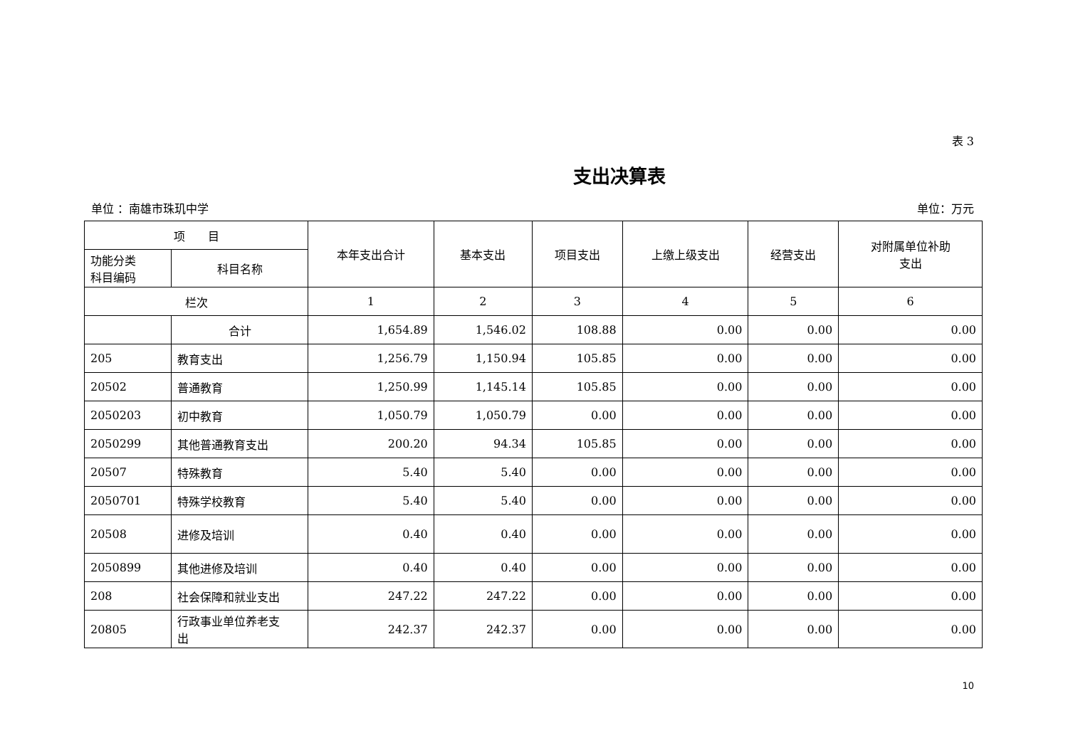表 3
支出决算表
单位 ：南雄市珠玑中学 单位：万元
| 项 目 | | 本年支出合计 | 基本支出 | 项目支出 | 上缴上级支出 | 经营支出 | 对附属单位补助 支出 |
| --- | --- | --- | --- | --- | --- | --- | --- |
| 功能分类 科目编码 | 科目名称 | | | | | | |
| 栏次 | | 1 | 2 | 3 | 4 | 5 | 6 |
| | 合计 | 1,654.89 | 1,546.02 | 108.88 | 0.00 | 0.00 | 0.00 |
| 205 | 教育支出 | 1,256.79 | 1,150.94 | 105.85 | 0.00 | 0.00 | 0.00 |
| 20502 | 普通教育 | 1,250.99 | 1,145.14 | 105.85 | 0.00 | 0.00 | 0.00 |
| 2050203 | 初中教育 | 1,050.79 | 1,050.79 | 0.00 | 0.00 | 0.00 | 0.00 |
| 2050299 | 其他普通教育支出 | 200.20 | 94.34 | 105.85 | 0.00 | 0.00 | 0.00 |
| 20507 | 特殊教育 | 5.40 | 5.40 | 0.00 | 0.00 | 0.00 | 0.00 |
| 2050701 | 特殊学校教育 | 5.40 | 5.40 | 0.00 | 0.00 | 0.00 | 0.00 |
| 20508 | 进修及培训 | 0.40 | 0.40 | 0.00 | 0.00 | 0.00 | 0.00 |
| 2050899 | 其他进修及培训 | 0.40 | 0.40 | 0.00 | 0.00 | 0.00 | 0.00 |
| 208 | 社会保障和就业支出 | 247.22 | 247.22 | 0.00 | 0.00 | 0.00 | 0.00 |
| 20805 | 行政事业单位养老支 出 | 242.37 | 242.37 | 0.00 | 0.00 | 0.00 | 0.00 |
10